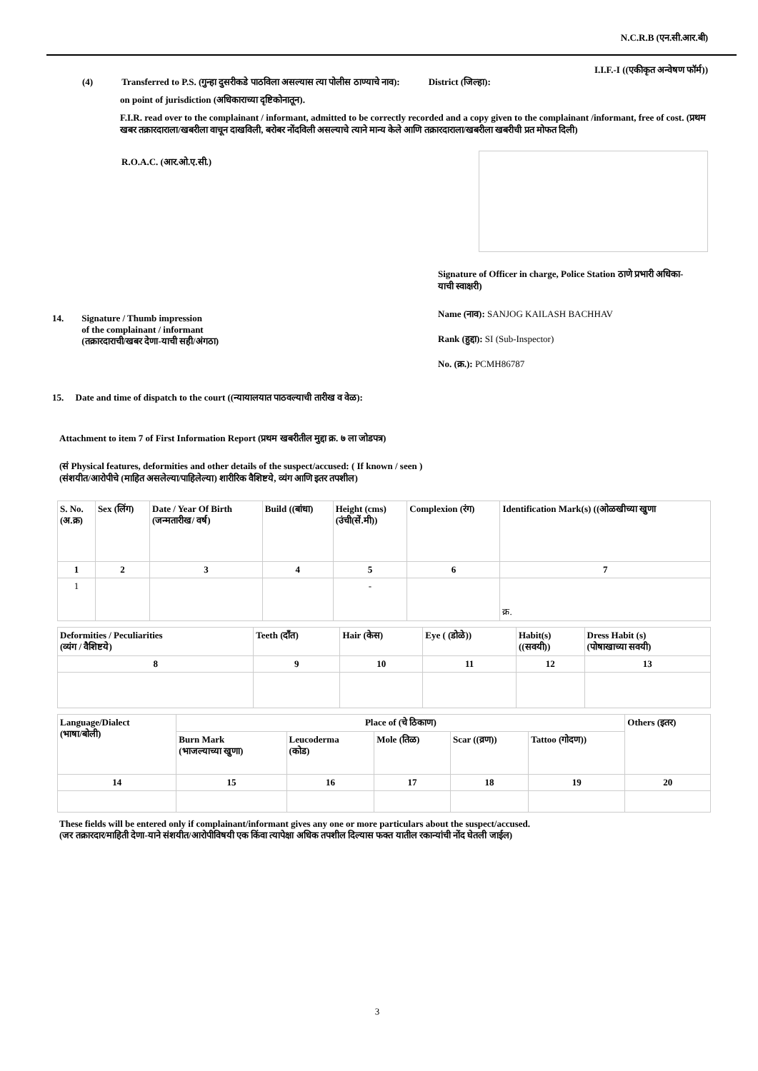N.C.R.B (एन.सी.आर.बी)
I.I.F.-I ((एकीकृत अन्वेषण फॉर्म))
(4) Transferred to P.S. (गुन्हा दुसरीकडे पाठविला असल्यास त्या पोलीस ठाण्याचे नाव): District (जिल्हा):
on point of jurisdiction (अधिकाराच्या दृष्टिकोनातून).
F.I.R. read over to the complainant / informant, admitted to be correctly recorded and a copy given to the complainant /informant, free of cost. (प्रथम खबर तक्रारदाराला/खबरीला वाचून दाखविली, बरोबर नोंदविली असल्याचे त्याने मान्य केले आणि तक्रारदाराला/खबरीला खबरीची प्रत मोफत दिली)
R.O.A.C. (आर.ओ.ए.सी.)
14. Signature / Thumb impression
of the complainant / informant
(तक्रारदाराची/खबर देणा-याची सही/अंगठा)
Signature of Officer in charge, Police Station ठाणे प्रभारी अधिका-याची स्वाक्षरी)
Name (नाव): SANJOG KAILASH BACHHAV
Rank (हुद्दा): SI (Sub-Inspector)
No. (क्र.): PCMH86787
15. Date and time of dispatch to the court ((न्यायालयात पाठवल्याची तारीख व वेळ):
Attachment to item 7 of First Information Report (प्रथम खबरीतील मुद्दा क्र. ७ ला जोडपत्र)
(सं Physical features, deformities and other details of the suspect/accused: ( If known / seen )
(संशयीत/आरोपीचे (माहित असलेल्या/पाहिलेल्या) शारीरिक वैशिष्टये, व्यंग आणि इतर तपशील)
| S. No. (अ.क्र) | Sex (लिंग) | Date / Year Of Birth (जन्मतारीख/ वर्ष) | Build ((बांधा) | Height (cms) (उंची(सें.मी)) | Complexion (रंग) | Identification Mark(s) ((ओळखीच्या खुणा |
| --- | --- | --- | --- | --- | --- | --- |
| 1 | 2 | 3 | 4 | 5 | 6 | 7 |
| 1 | | | | - | | क्र. |
| Deformities / Peculiarities (व्यंग / वैशिष्टये) | Teeth (दाँत) | Hair (केस) | Eye ( (डोळे)) | Habit(s) ((सवयी)) | Dress Habit (s) (पोषाखाच्या सवयी) |
| --- | --- | --- | --- | --- | --- |
| 8 | 9 | 10 | 11 | 12 | 13 |
| Language/Dialect (भाषा/बोली) | Place of (चे ठिकाण) | | | | | Others (इतर) |
| --- | --- | --- | --- | --- | --- | --- |
| | Burn Mark (भाजल्याच्या खुणा) | Leucoderma (कोड) | Mole (तिळ) | Scar ((व्रण)) | Tattoo (गोदण)) | |
| 14 | 15 | 16 | 17 | 18 | 19 | 20 |
These fields will be entered only if complainant/informant gives any one or more particulars about the suspect/accused.
(जर तक्रारदार/माहिती देणा-याने संशयीत/आरोपीविषयी एक किंवा त्यापेक्षा अधिक तपशील दिल्यास फक्त यातील रकान्यांची नोंद घेतली जाईल)
3